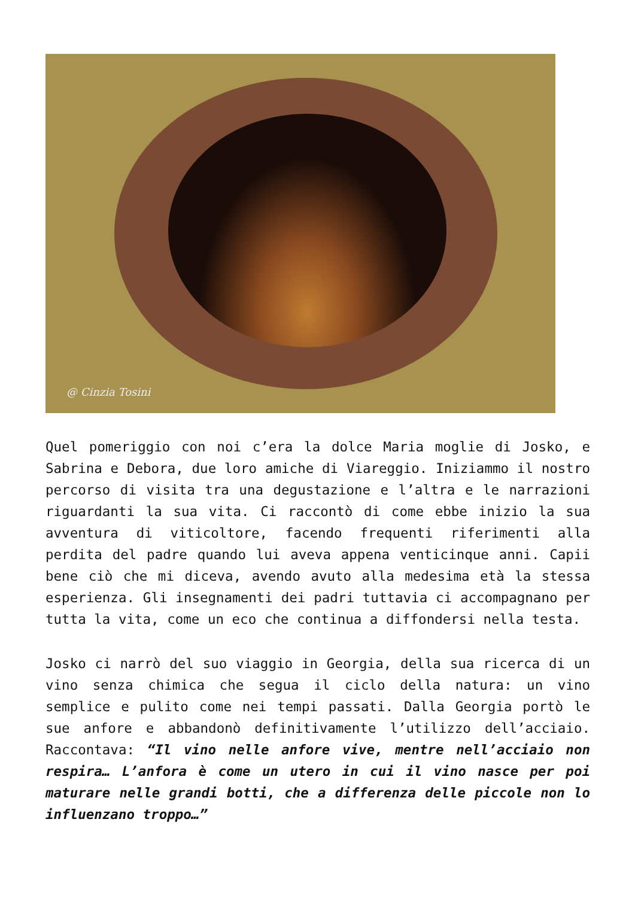@ Cinzia Tosini
Quel pomeriggio con noi c’era la dolce Maria moglie di Josko, e Sabrina e Debora, due loro amiche di Viareggio. Iniziammo il nostro percorso di visita tra una degustazione e l’altra e le narrazioni riguardanti la sua vita. Ci raccontò di come ebbe inizio la sua avventura di viticoltore, facendo frequenti riferimenti alla perdita del padre quando lui aveva appena venticinque anni. Capii bene ciò che mi diceva, avendo avuto alla medesima età la stessa esperienza. Gli insegnamenti dei padri tuttavia ci accompagnano per tutta la vita, come un eco che continua a diffondersi nella testa.
Josko ci narrò del suo viaggio in Georgia, della sua ricerca di un vino senza chimica che segua il ciclo della natura: un vino semplice e pulito come nei tempi passati. Dalla Georgia portò le sue anfore e abbandonò definitivamente l’utilizzo dell’acciaio. Raccontava: “Il vino nelle anfore vive, mentre nell’acciaio non respira… L’anfora è come un utero in cui il vino nasce per poi maturare nelle grandi botti, che a differenza delle piccole non lo influenzano troppo…”